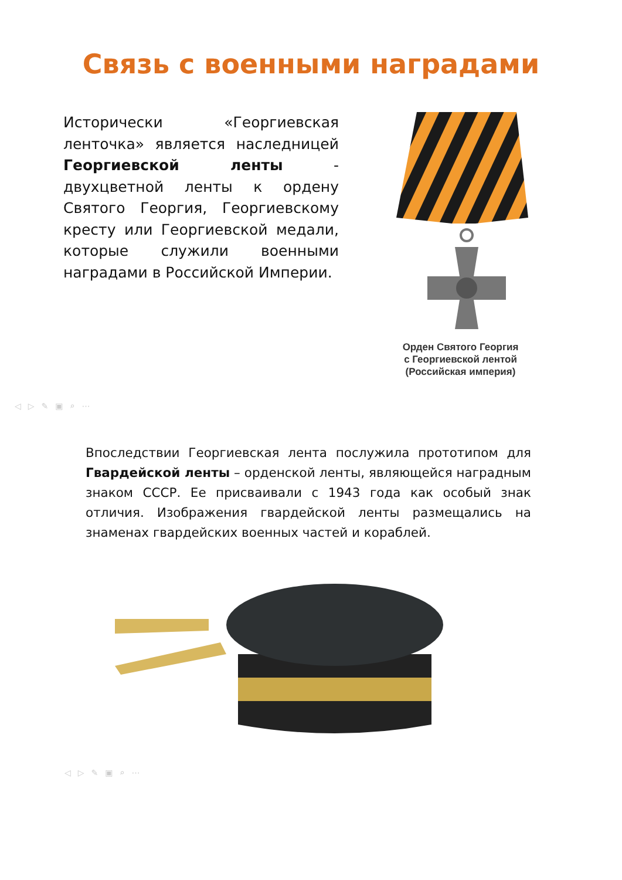Связь с военными наградами
Исторически «Георгиевская ленточка» является наследницей Георгиевской ленты - двухцветной ленты к ордену Святого Георгия, Георгиевскому кресту или Георгиевской медали, которые служили военными наградами в Российской Империи.
Орден Святого Георгия
с Георгиевской лентой
(Российская империя)
◁▷✎▣⌕⋯
Впоследствии Георгиевская лента послужила прототипом для Гвардейской ленты – орденской ленты, являющейся наградным знаком СССР. Ее присваивали с 1943 года как особый знак отличия. Изображения гвардейской ленты размещались на знаменах гвардейских военных частей и кораблей.
◁▷✎▣⌕⋯